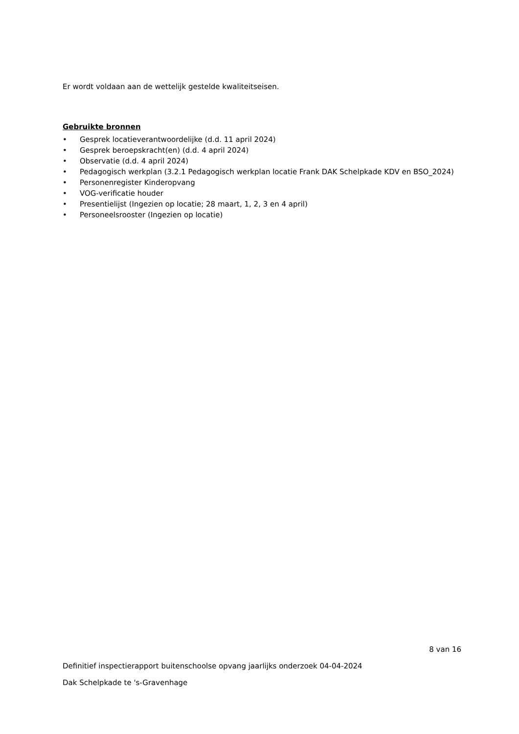Er wordt voldaan aan de wettelijk gestelde kwaliteitseisen.
Gebruikte bronnen
• Gesprek locatieverantwoordelijke (d.d. 11 april 2024)
• Gesprek beroepskracht(en) (d.d. 4 april 2024)
• Observatie (d.d. 4 april 2024)
• Pedagogisch werkplan (3.2.1 Pedagogisch werkplan locatie Frank DAK Schelpkade KDV en BSO_2024)
• Personenregister Kinderopvang
• VOG-verificatie houder
• Presentielijst (Ingezien op locatie; 28 maart, 1, 2, 3 en 4 april)
• Personeelsrooster (Ingezien op locatie)
8 van 16
Definitief inspectierapport buitenschoolse opvang jaarlijks onderzoek 04-04-2024
Dak Schelpkade te 's-Gravenhage